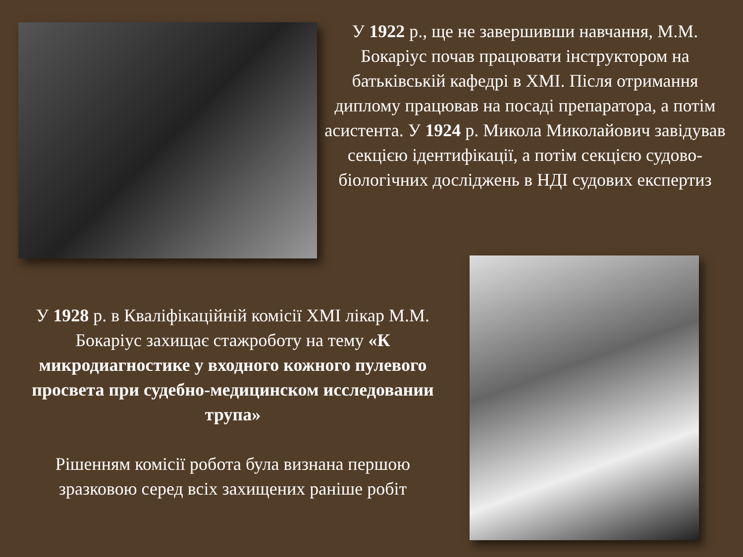У 1922 р., ще не завершивши навчання, М.М. Бокаріус почав працювати інструктором на батьківській кафедрі в ХМІ. Після отримання диплому працював на посаді препаратора, а потім асистента. У 1924 р. Микола Миколайович завідував секцією ідентифікації, а потім секцією судово-біологічних досліджень в НДІ судових експертиз
У 1928 р. в Кваліфікаційній комісії ХМІ лікар М.М. Бокаріус захищає стажроботу на тему «К микродиагностике у входного кожного пулевого просвета при судебно-медицинском исследовании трупа»
Рішенням комісії робота була визнана першою зразковою серед всіх захищених раніше робіт